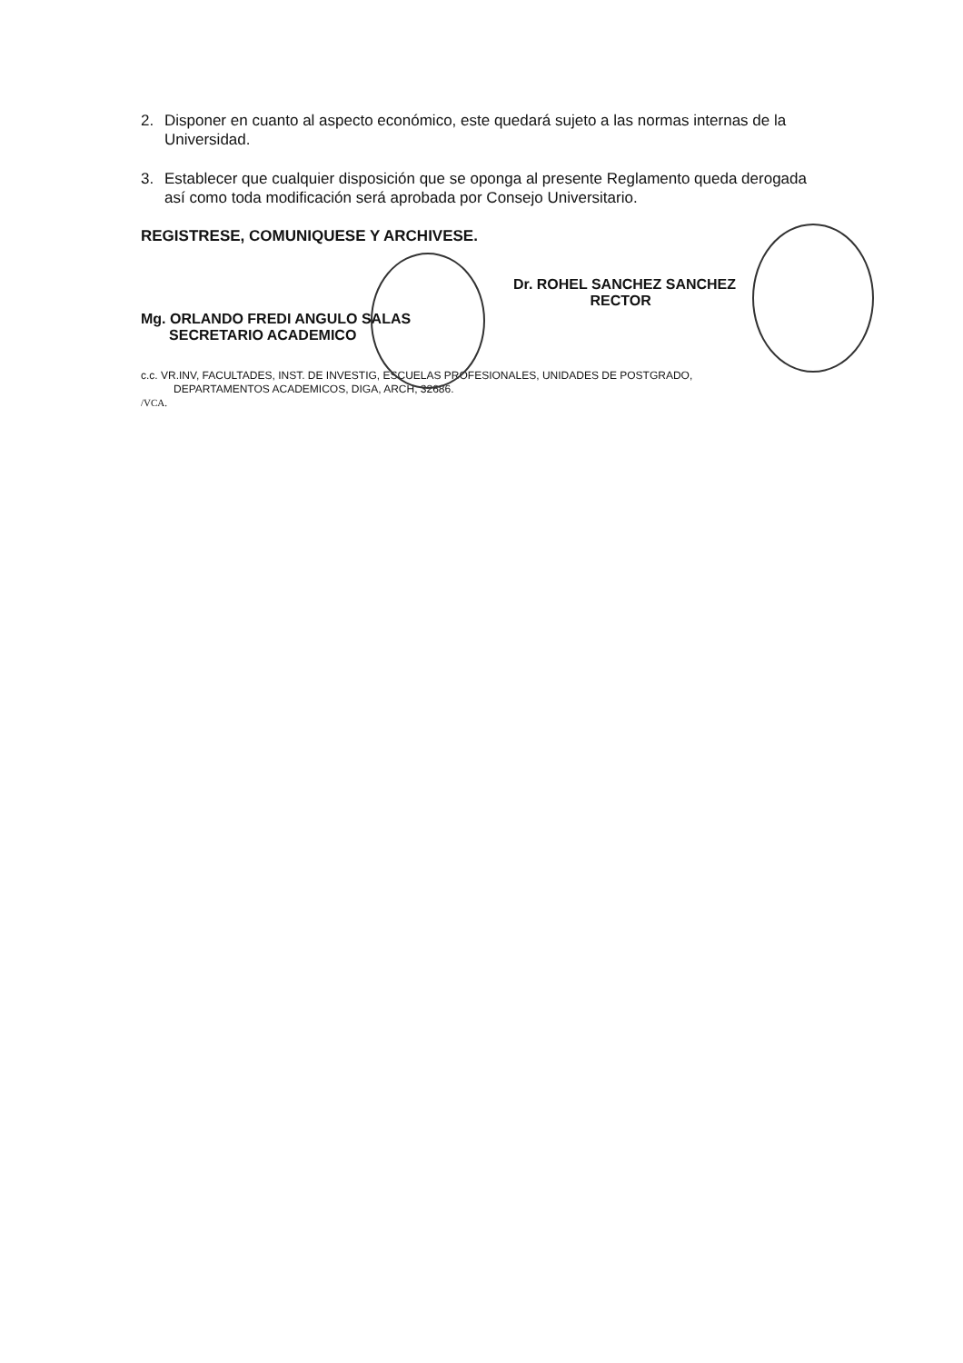2. Disponer en cuanto al aspecto económico, este quedará sujeto a las normas internas de la Universidad.
3. Establecer que cualquier disposición que se oponga al presente Reglamento queda derogada así como toda modificación será aprobada por Consejo Universitario.
REGISTRESE, COMUNIQUESE Y ARCHIVESE.
Mg. ORLANDO FREDI ANGULO SALAS
SECRETARIO ACADEMICO
Dr. ROHEL SANCHEZ SANCHEZ
RECTOR
c.c. VR.INV, FACULTADES, INST. DE INVESTIG, ESCUELAS PROFESIONALES, UNIDADES DE POSTGRADO,
DEPARTAMENTOS ACADEMICOS, DIGA, ARCH, 32686.
/VCA.